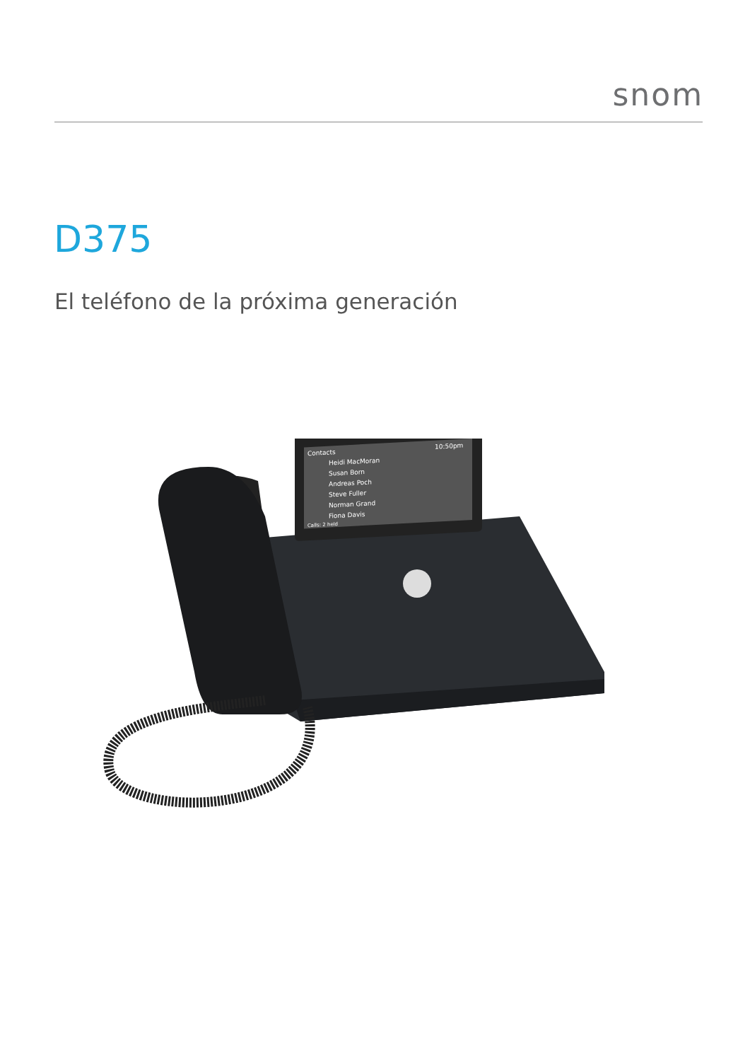snom
D375
El teléfono de la próxima generación
Contacts
10:50pm
Heidi MacMoran
Susan Born
Andreas Poch
Steve Fuller
Norman Grand
Fiona Davis
Calls: 2 held